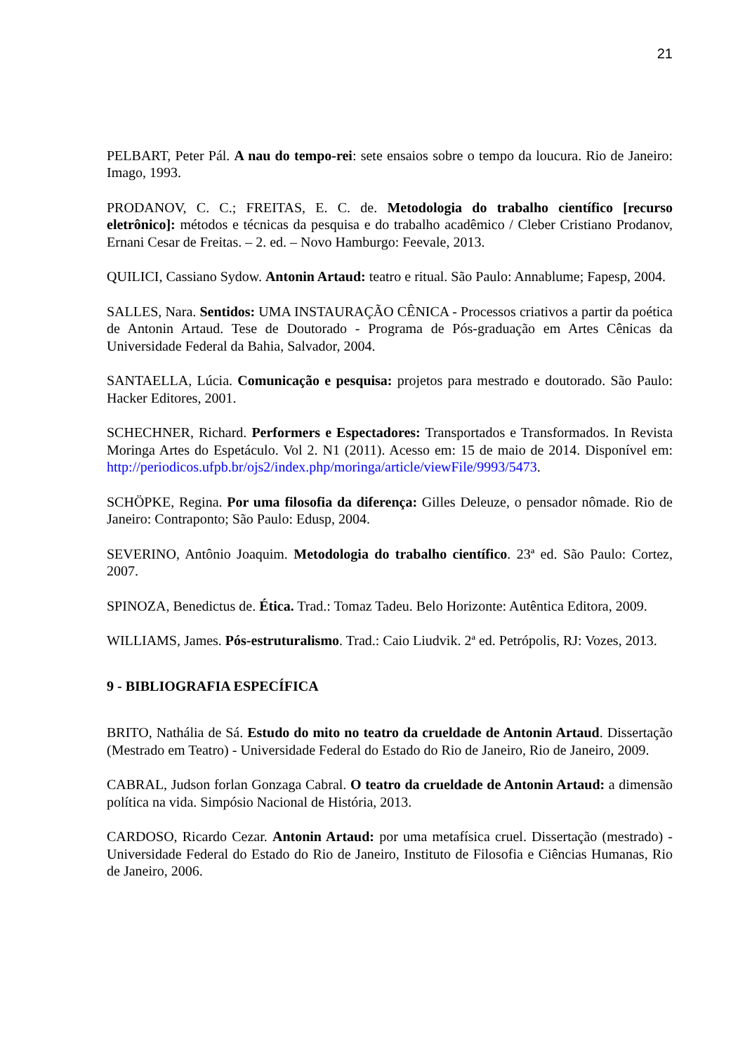21
PELBART, Peter Pál. A nau do tempo-rei: sete ensaios sobre o tempo da loucura. Rio de Janeiro: Imago, 1993.
PRODANOV, C. C.; FREITAS, E. C. de. Metodologia do trabalho científico [recurso eletrônico]: métodos e técnicas da pesquisa e do trabalho acadêmico / Cleber Cristiano Prodanov, Ernani Cesar de Freitas. – 2. ed. – Novo Hamburgo: Feevale, 2013.
QUILICI, Cassiano Sydow. Antonin Artaud: teatro e ritual. São Paulo: Annablume; Fapesp, 2004.
SALLES, Nara. Sentidos: UMA INSTAURAÇÃO CÊNICA - Processos criativos a partir da poética de Antonin Artaud. Tese de Doutorado - Programa de Pós-graduação em Artes Cênicas da Universidade Federal da Bahia, Salvador, 2004.
SANTAELLA, Lúcia. Comunicação e pesquisa: projetos para mestrado e doutorado. São Paulo: Hacker Editores, 2001.
SCHECHNER, Richard. Performers e Espectadores: Transportados e Transformados. In Revista Moringa Artes do Espetáculo. Vol 2. N1 (2011). Acesso em: 15 de maio de 2014. Disponível em: http://periodicos.ufpb.br/ojs2/index.php/moringa/article/viewFile/9993/5473.
SCHÖPKE, Regina. Por uma filosofia da diferença: Gilles Deleuze, o pensador nômade. Rio de Janeiro: Contraponto; São Paulo: Edusp, 2004.
SEVERINO, Antônio Joaquim. Metodologia do trabalho científico. 23ª ed. São Paulo: Cortez, 2007.
SPINOZA, Benedictus de. Ética. Trad.: Tomaz Tadeu. Belo Horizonte: Autêntica Editora, 2009.
WILLIAMS, James. Pós-estruturalismo. Trad.: Caio Liudvik. 2ª ed. Petrópolis, RJ: Vozes, 2013.
9 - BIBLIOGRAFIA ESPECÍFICA
BRITO, Nathália de Sá. Estudo do mito no teatro da crueldade de Antonin Artaud. Dissertação (Mestrado em Teatro) - Universidade Federal do Estado do Rio de Janeiro, Rio de Janeiro, 2009.
CABRAL, Judson forlan Gonzaga Cabral. O teatro da crueldade de Antonin Artaud: a dimensão política na vida. Simpósio Nacional de História, 2013.
CARDOSO, Ricardo Cezar. Antonin Artaud: por uma metafísica cruel. Dissertação (mestrado) - Universidade Federal do Estado do Rio de Janeiro, Instituto de Filosofia e Ciências Humanas, Rio de Janeiro, 2006.